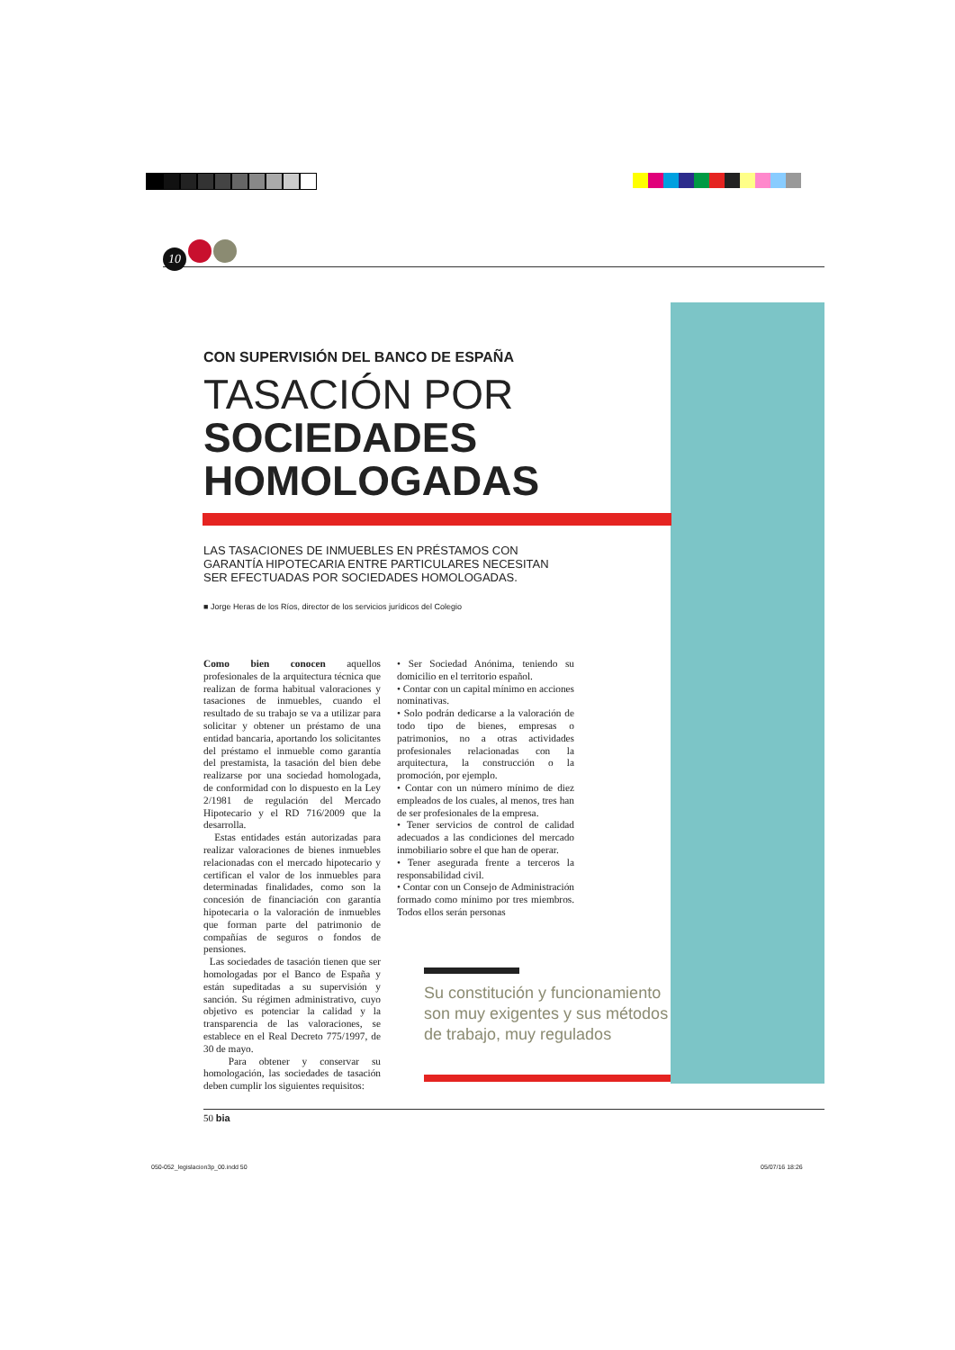10
CON SUPERVISIÓN DEL BANCO DE ESPAÑA
TASACIÓN POR
SOCIEDADES HOMOLOGADAS
LAS TASACIONES DE INMUEBLES EN PRÉSTAMOS CON GARANTÍA HIPOTECARIA ENTRE PARTICULARES NECESITAN SER EFECTUADAS POR SOCIEDADES HOMOLOGADAS.
■ Jorge Heras de los Ríos, director de los servicios jurídicos del Colegio
Como bien conocen aquellos profesionales de la arquitectura técnica que realizan de forma habitual valoraciones y tasaciones de inmuebles, cuando el resultado de su trabajo se va a utilizar para solicitar y obtener un préstamo de una entidad bancaria, aportando los solicitantes del préstamo el inmueble como garantía del prestamista, la tasación del bien debe realizarse por una sociedad homologada, de conformidad con lo dispuesto en la Ley 2/1981 de regulación del Mercado Hipotecario y el RD 716/2009 que la desarrolla.
Estas entidades están autorizadas para realizar valoraciones de bienes inmuebles relacionadas con el mercado hipotecario y certifican el valor de los inmuebles para determinadas finalidades, como son la concesión de financiación con garantía hipotecaria o la valoración de inmuebles que forman parte del patrimonio de compañías de seguros o fondos de pensiones.
Las sociedades de tasación tienen que ser homologadas por el Banco de España y están supeditadas a su supervisión y sanción. Su régimen administrativo, cuyo objetivo es potenciar la calidad y la transparencia de las valoraciones, se establece en el Real Decreto 775/1997, de 30 de mayo.
Para obtener y conservar su homologación, las sociedades de tasación deben cumplir los siguientes requisitos:
• Ser Sociedad Anónima, teniendo su domicilio en el territorio español.
• Contar con un capital mínimo en acciones nominativas.
• Solo podrán dedicarse a la valoración de todo tipo de bienes, empresas o patrimonios, no a otras actividades profesionales relacionadas con la arquitectura, la construcción o la promoción, por ejemplo.
• Contar con un número mínimo de diez empleados de los cuales, al menos, tres han de ser profesionales de la empresa.
• Tener servicios de control de calidad adecuados a las condiciones del mercado inmobiliario sobre el que han de operar.
• Tener asegurada frente a terceros la responsabilidad civil.
• Contar con un Consejo de Administración formado como mínimo por tres miembros. Todos ellos serán personas
Su constitución y funcionamiento son muy exigentes y sus métodos de trabajo, muy regulados
50 bia
050-052_legislacion3p_00.indd 50
05/07/16 18:26